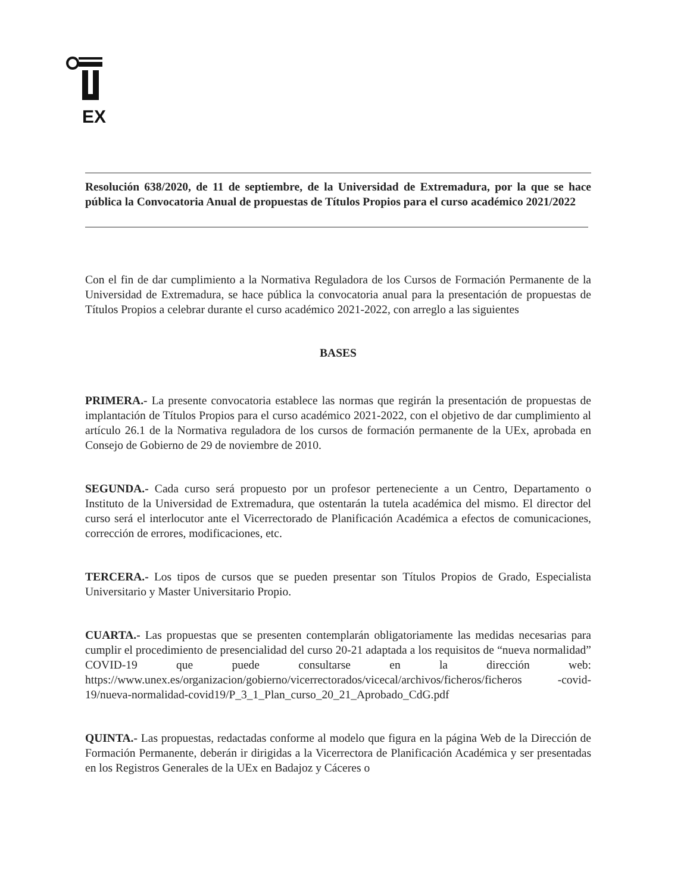EX
Resolución 638/2020, de 11 de septiembre, de la Universidad de Extremadura, por la que se hace pública la Convocatoria Anual de propuestas de Títulos Propios para el curso académico 2021/2022
Con el fin de dar cumplimiento a la Normativa Reguladora de los Cursos de Formación Permanente de la Universidad de Extremadura, se hace pública la convocatoria anual para la presentación de propuestas de Títulos Propios a celebrar durante el curso académico 2021-2022, con arreglo a las siguientes
BASES
PRIMERA.- La presente convocatoria establece las normas que regirán la presentación de propuestas de implantación de Títulos Propios para el curso académico 2021-2022, con el objetivo de dar cumplimiento al artículo 26.1 de la Normativa reguladora de los cursos de formación permanente de la UEx, aprobada en Consejo de Gobierno de 29 de noviembre de 2010.
SEGUNDA.- Cada curso será propuesto por un profesor perteneciente a un Centro, Departamento o Instituto de la Universidad de Extremadura, que ostentarán la tutela académica del mismo. El director del curso será el interlocutor ante el Vicerrectorado de Planificación Académica a efectos de comunicaciones, corrección de errores, modificaciones, etc.
TERCERA.- Los tipos de cursos que se pueden presentar son Títulos Propios de Grado, Especialista Universitario y Master Universitario Propio.
CUARTA.- Las propuestas que se presenten contemplarán obligatoriamente las medidas necesarias para cumplir el procedimiento de presencialidad del curso 20-21 adaptada a los requisitos de “nueva normalidad” COVID-19 que puede consultarse en la dirección web: https://www.unex.es/organizacion/gobierno/vicerrectorados/vicecal/archivos/ficheros/ficheros -covid-19/nueva-normalidad-covid19/P_3_1_Plan_curso_20_21_Aprobado_CdG.pdf
QUINTA.- Las propuestas, redactadas conforme al modelo que figura en la página Web de la Dirección de Formación Permanente, deberán ir dirigidas a la Vicerrectora de Planificación Académica y ser presentadas en los Registros Generales de la UEx en Badajoz y Cáceres o